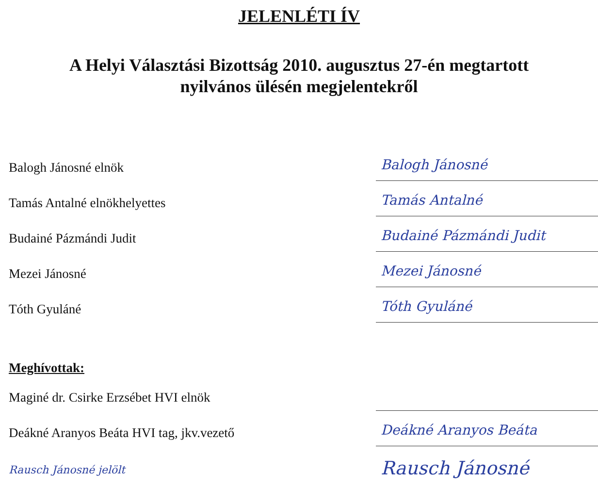JELENLÉTI ÍV
A Helyi Választási Bizottság 2010. augusztus 27-én megtartott
nyilvános ülésén megjelentekről
Balogh Jánosné elnök
Balogh Jánosné
Tamás Antalné elnökhelyettes
Tamás Antalné
Budainé Pázmándi Judit
Budainé Pázmándi Judit
Mezei Jánosné
Mezei Jánosné
Tóth Gyuláné
Tóth Gyuláné
Meghívottak:
Maginé dr. Csirke Erzsébet HVI elnök
Deákné Aranyos Beáta HVI tag, jkv.vezető
Deákné Aranyos Beáta
Rausch Jánosné jelölt
Rausch Jánosné